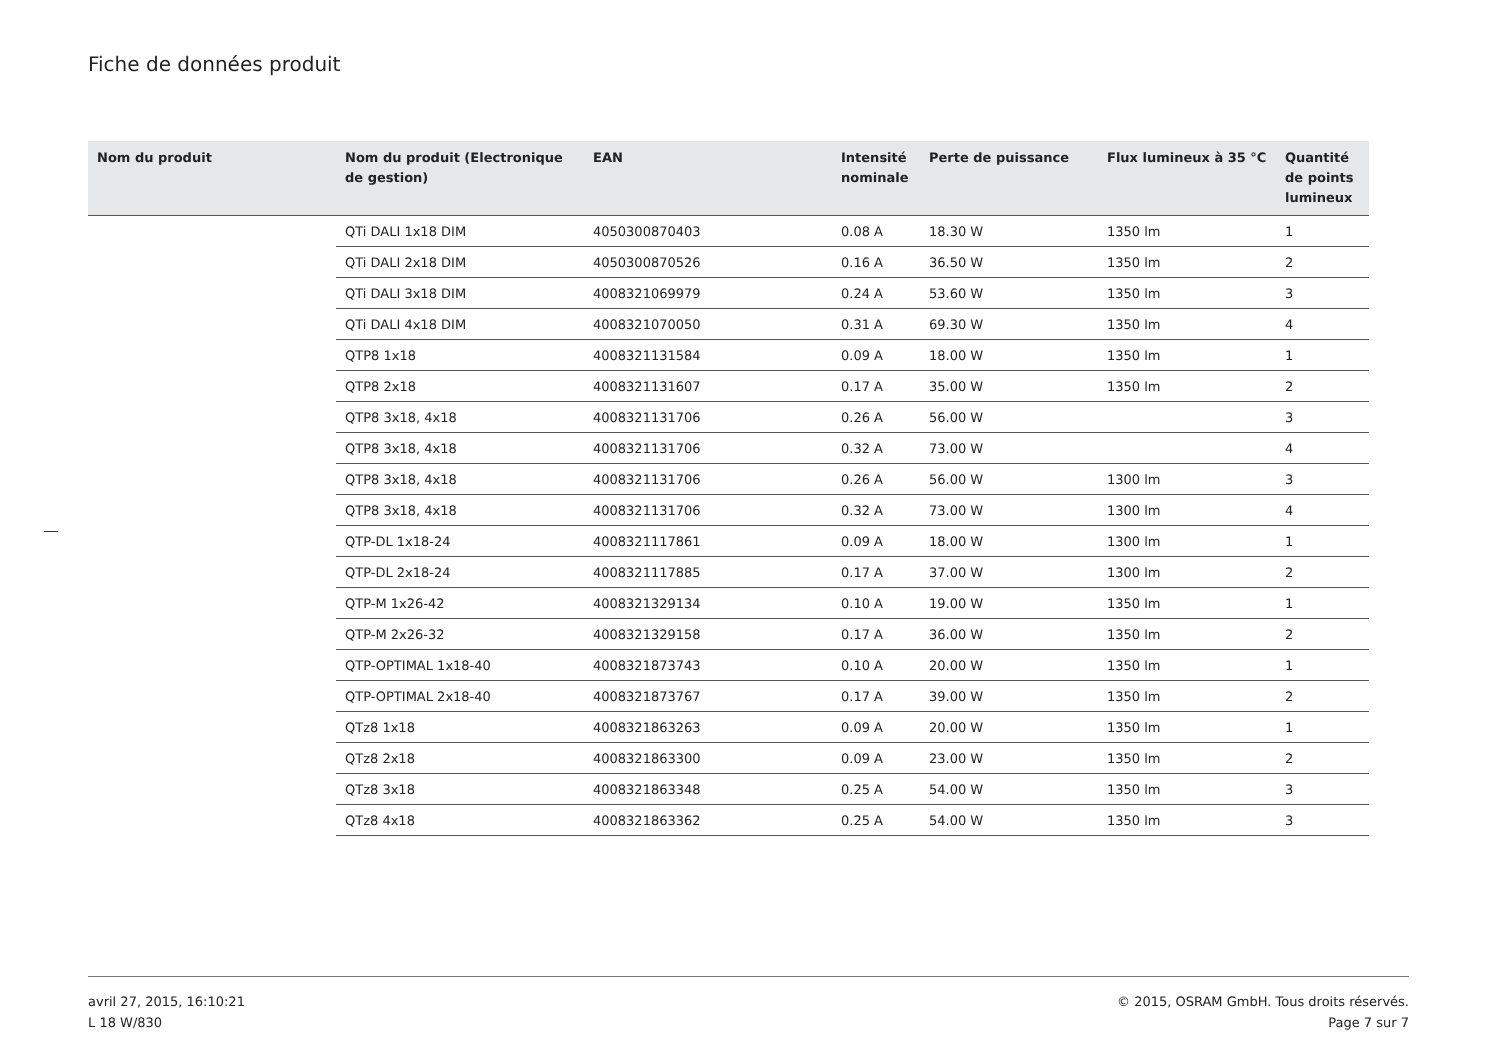Fiche de données produit
| Nom du produit | Nom du produit (Electronique de gestion) | EAN | Intensité nominale | Perte de puissance | Flux lumineux à 35 °C | Quantité de points lumineux |
| --- | --- | --- | --- | --- | --- | --- |
| | QTi DALI 1x18 DIM | 4050300870403 | 0.08 A | 18.30 W | 1350 lm | 1 |
| | QTi DALI 2x18 DIM | 4050300870526 | 0.16 A | 36.50 W | 1350 lm | 2 |
| | QTi DALI 3x18 DIM | 4008321069979 | 0.24 A | 53.60 W | 1350 lm | 3 |
| | QTi DALI 4x18 DIM | 4008321070050 | 0.31 A | 69.30 W | 1350 lm | 4 |
| | QTP8 1x18 | 4008321131584 | 0.09 A | 18.00 W | 1350 lm | 1 |
| | QTP8 2x18 | 4008321131607 | 0.17 A | 35.00 W | 1350 lm | 2 |
| | QTP8 3x18, 4x18 | 4008321131706 | 0.26 A | 56.00 W | | 3 |
| | QTP8 3x18, 4x18 | 4008321131706 | 0.32 A | 73.00 W | | 4 |
| | QTP8 3x18, 4x18 | 4008321131706 | 0.26 A | 56.00 W | 1300 lm | 3 |
| | QTP8 3x18, 4x18 | 4008321131706 | 0.32 A | 73.00 W | 1300 lm | 4 |
| | QTP-DL 1x18-24 | 4008321117861 | 0.09 A | 18.00 W | 1300 lm | 1 |
| | QTP-DL 2x18-24 | 4008321117885 | 0.17 A | 37.00 W | 1300 lm | 2 |
| | QTP-M 1x26-42 | 4008321329134 | 0.10 A | 19.00 W | 1350 lm | 1 |
| | QTP-M 2x26-32 | 4008321329158 | 0.17 A | 36.00 W | 1350 lm | 2 |
| | QTP-OPTIMAL 1x18-40 | 4008321873743 | 0.10 A | 20.00 W | 1350 lm | 1 |
| | QTP-OPTIMAL 2x18-40 | 4008321873767 | 0.17 A | 39.00 W | 1350 lm | 2 |
| | QTz8 1x18 | 4008321863263 | 0.09 A | 20.00 W | 1350 lm | 1 |
| | QTz8 2x18 | 4008321863300 | 0.09 A | 23.00 W | 1350 lm | 2 |
| | QTz8 3x18 | 4008321863348 | 0.25 A | 54.00 W | 1350 lm | 3 |
| | QTz8 4x18 | 4008321863362 | 0.25 A | 54.00 W | 1350 lm | 3 |
avril 27, 2015, 16:10:21
L 18 W/830
© 2015, OSRAM GmbH. Tous droits réservés.
Page 7 sur 7